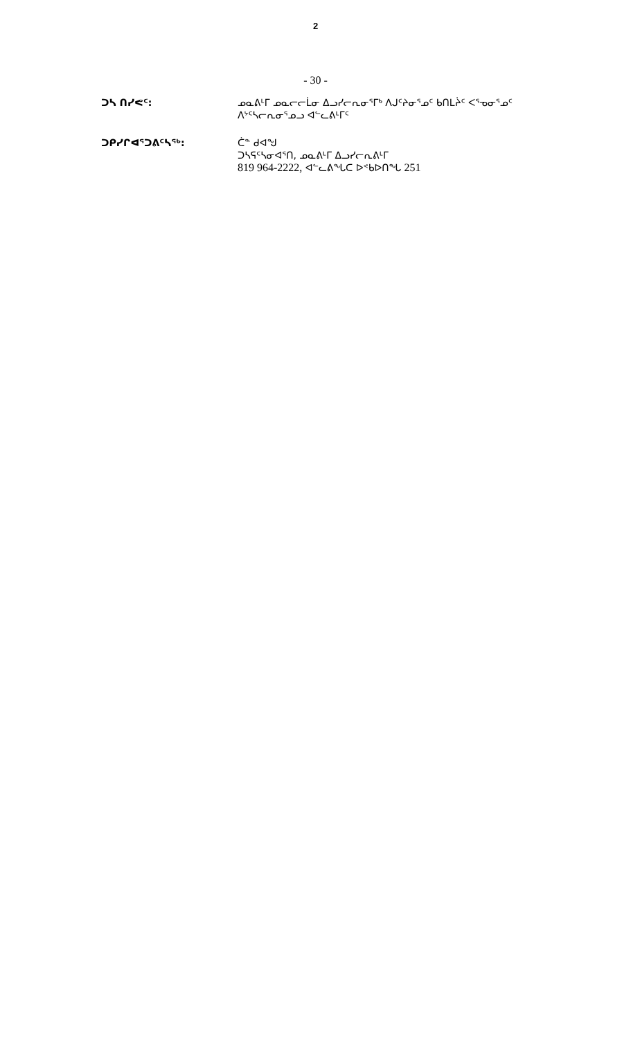2
- 30 -
ᑐᓴ ᑎᓯᕙᑦ: ᓄᓇᕕᒻᒥ ᓄᓇᓕᓕᒫᓂ ᐃᓗᓯᓕᕆᓂᕐᒥᒃ ᐱᒍᑦᔨᓂᕐᓄᑦ ᑲᑎᒪᔩᑦ ᐸᕐᓀᓂᕐᓄᑦ ᐱᔾᑦᓴᓕᕆᓂᕐᓄᓗ ᐊᓪᓚᕕᒻᒥᑦ
ᑐᑭᓯᒋᐊᕐᑐᕕᑦᓴᖅ: ᑖᓐ ᑯᐊᖑ
ᑐᓴᕋᑦᓴᓂᐊᕐᑎ, ᓄᓇᕕᒻᒥ ᐃᓗᓯᓕᕆᕕᒻᒥ
819 964-2222, ᐊᓪᓚᕕᖓᑕ ᐅᕝᑲᐅᑎᖓ 251